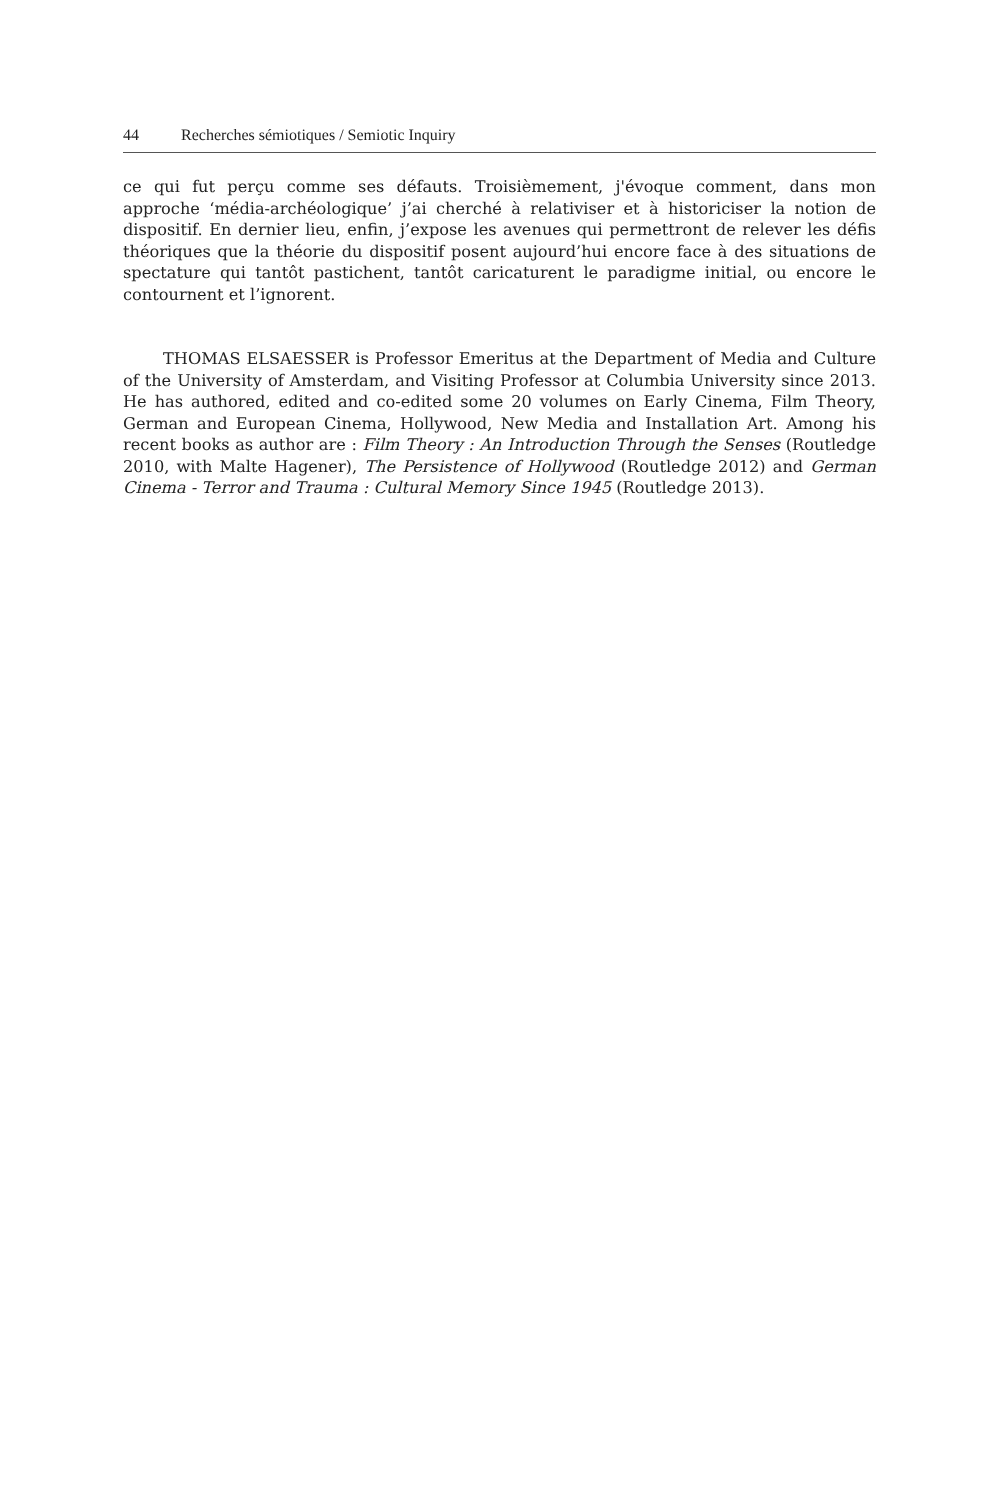44 Recherches sémiotiques / Semiotic Inquiry
ce qui fut perçu comme ses défauts. Troisièmement, j'évoque comment, dans mon approche ‘média-archéologique’ j’ai cherché à relativiser et à historiciser la notion de dispositif. En dernier lieu, enfin, j’expose les avenues qui permettront de relever les défis théoriques que la théorie du dispositif posent aujourd’hui encore face à des situations de spectature qui tantôt pastichent, tantôt caricaturent le paradigme initial, ou encore le contournent et l’ignorent.
THOMAS ELSAESSER is Professor Emeritus at the Department of Media and Culture of the University of Amsterdam, and Visiting Professor at Columbia University since 2013. He has authored, edited and co-edited some 20 volumes on Early Cinema, Film Theory, German and European Cinema, Hollywood, New Media and Installation Art. Among his recent books as author are : Film Theory : An Introduction Through the Senses (Routledge 2010, with Malte Hagener), The Persistence of Hollywood (Routledge 2012) and German Cinema - Terror and Trauma : Cultural Memory Since 1945 (Routledge 2013).